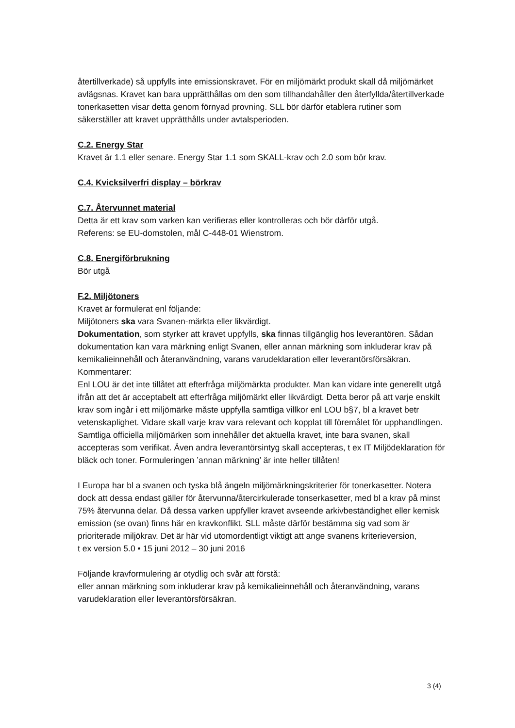återtillverkade) så uppfylls inte emissionskravet. För en miljömärkt produkt skall då miljömärket avlägsnas. Kravet kan bara upprätthållas om den som tillhandahåller den återfyllda/återtillverkade tonerkasetten visar detta genom förnyad provning. SLL bör därför etablera rutiner som säkerställer att kravet upprätthålls under avtalsperioden.
C.2. Energy Star
Kravet är 1.1 eller senare. Energy Star 1.1 som SKALL-krav och 2.0 som bör krav.
C.4. Kvicksilverfri display – börkrav
C.7. Återvunnet material
Detta är ett krav som varken kan verifieras eller kontrolleras och bör därför utgå.
Referens: se EU-domstolen, mål C-448-01 Wienstrom.
C.8. Energiförbrukning
Bör utgå
F.2. Miljötoners
Kravet är formulerat enl följande:
Miljötoners ska vara Svanen-märkta eller likvärdigt.
Dokumentation, som styrker att kravet uppfylls, ska finnas tillgänglig hos leverantören. Sådan dokumentation kan vara märkning enligt Svanen, eller annan märkning som inkluderar krav på kemikalieinnehåll och återanvändning, varans varudeklaration eller leverantörsförsäkran.
Kommentarer:
Enl LOU är det inte tillåtet att efterfråga miljömärkta produkter. Man kan vidare inte generellt utgå ifrån att det är acceptabelt att efterfråga miljömärkt eller likvärdigt. Detta beror på att varje enskilt krav som ingår i ett miljömärke måste uppfylla samtliga villkor enl LOU b§7, bl a kravet betr vetenskaplighet. Vidare skall varje krav vara relevant och kopplat till föremålet för upphandlingen. Samtliga officiella miljömärken som innehåller det aktuella kravet, inte bara svanen, skall accepteras som verifikat. Även andra leverantörsintyg skall accepteras, t ex IT Miljödeklaration för bläck och toner. Formuleringen ’annan märkning’ är inte heller tillåten!
I Europa har bl a svanen och tyska blå ängeln miljömärkningskriterier för tonerkasetter. Notera dock att dessa endast gäller för återvunna/återcirkulerade tonserkasetter, med bl a krav på minst 75% återvunna delar. Då dessa varken uppfyller kravet avseende arkivbeständighet eller kemisk emission (se ovan) finns här en kravkonflikt. SLL måste därför bestämma sig vad som är prioriterade miljökrav. Det är här vid utomordentligt viktigt att ange svanens kriterieversion,
t ex version 5.0 • 15 juni 2012 – 30 juni 2016
Följande kravformulering är otydlig och svår att förstå:
eller annan märkning som inkluderar krav på kemikalieinnehåll och återanvändning, varans varudeklaration eller leverantörsförsäkran.
3 (4)